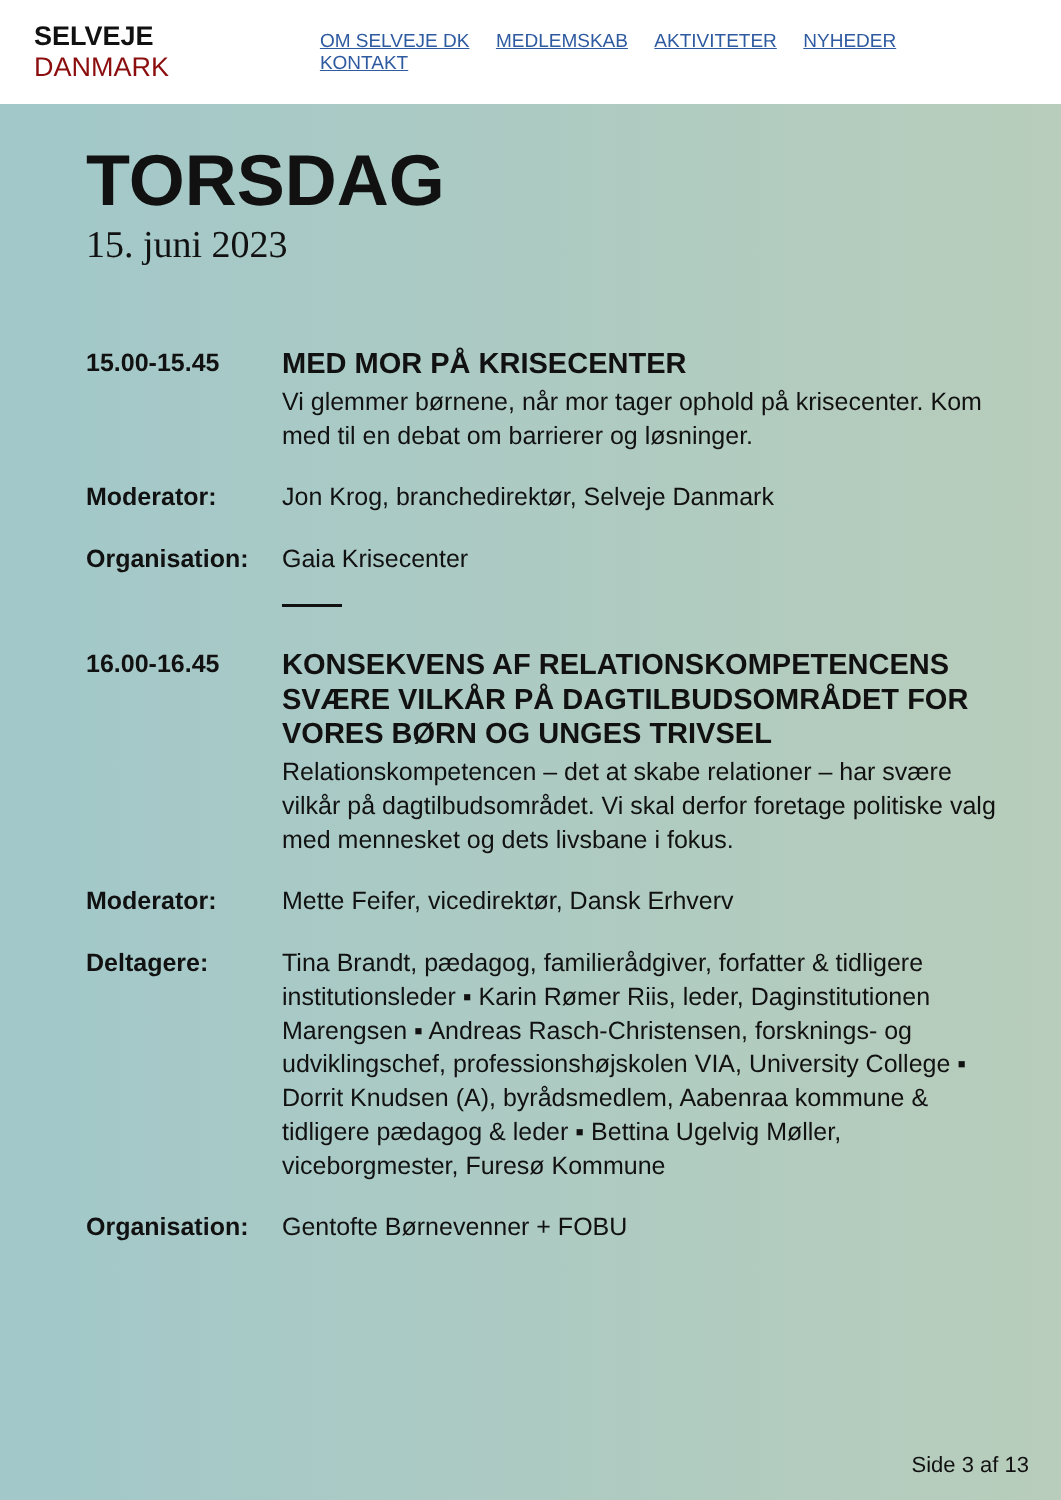SELVEJE DANMARK
OM SELVEJE DK MEDLEMSKAB AKTIVITETER NYHEDER KONTAKT
TORSDAG
15. juni 2023
15.00-15.45
MED MOR PÅ KRISECENTER
Vi glemmer børnene, når mor tager ophold på krisecenter. Kom med til en debat om barrierer og løsninger.
Moderator: Jon Krog, branchedirektør, Selveje Danmark
Organisation: Gaia Krisecenter
16.00-16.45
KONSEKVENS AF RELATIONSKOMPETENCENS SVÆRE VILKÅR PÅ DAGTILBUDSOMRÅDET FOR VORES BØRN OG UNGES TRIVSEL
Relationskompetencen – det at skabe relationer – har svære vilkår på dagtilbudsområdet. Vi skal derfor foretage politiske valg med mennesket og dets livsbane i fokus.
Moderator: Mette Feifer, vicedirektør, Dansk Erhverv
Deltagere: Tina Brandt, pædagog, familierådgiver, forfatter & tidligere institutionsleder ▪ Karin Rømer Riis, leder, Daginstitutionen Marengsen ▪ Andreas Rasch-Christensen, forsknings- og udviklingschef, professionshøjskolen VIA, University College ▪ Dorrit Knudsen (A), byrådsmedlem, Aabenraa kommune & tidligere pædagog & leder ▪ Bettina Ugelvig Møller, viceborgmester, Furesø Kommune
Organisation: Gentofte Børnevenner + FOBU
Side 3 af 13